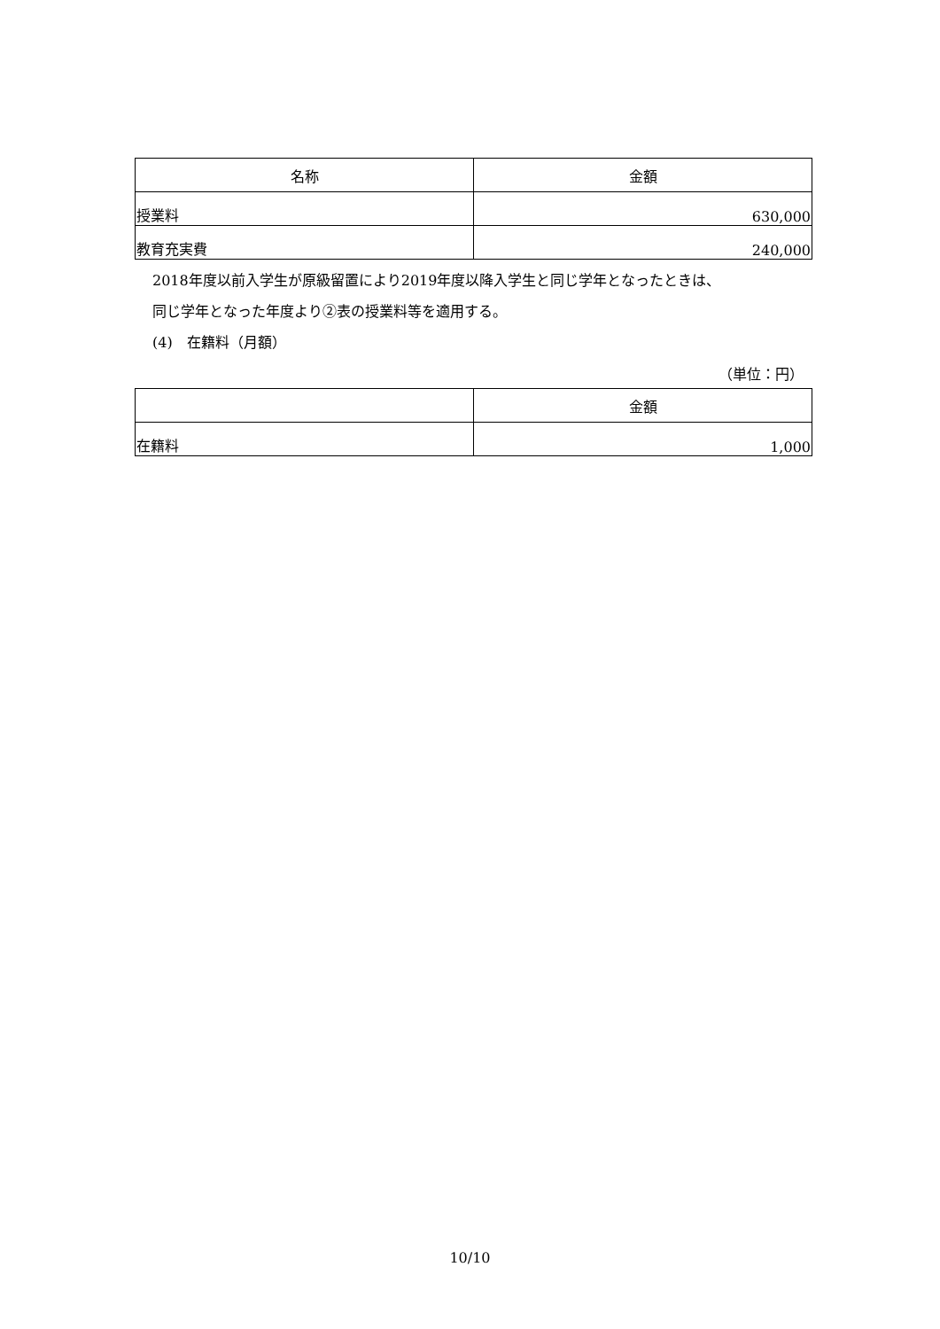| 名称 | 金額 |
| --- | --- |
| 授業料 | 630,000 |
| 教育充実費 | 240,000 |
2018年度以前入学生が原級留置により2019年度以降入学生と同じ学年となったときは、
同じ学年となった年度より②表の授業料等を適用する。
(4)　在籍料（月額）
（単位：円）
| | 金額 |
| --- | --- |
| 在籍料 | 1,000 |
10/10